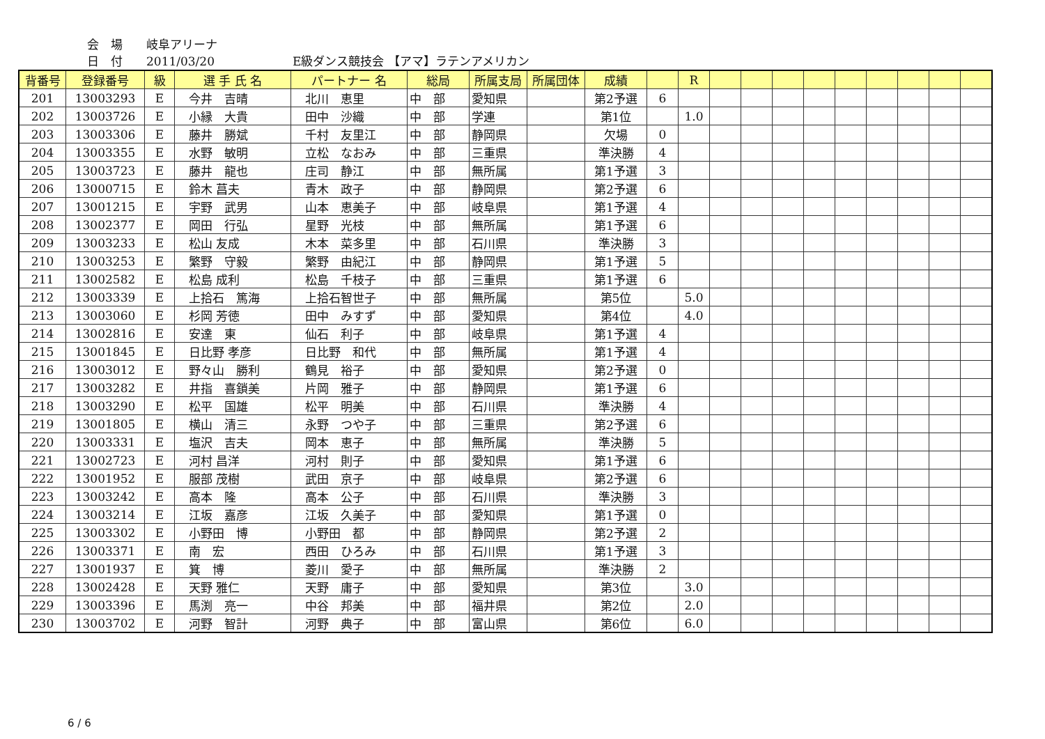会　場 岐阜アリーナ
日　付 2011/03/20 E級ダンス競技会 【アマ】ラテンアメリカン
| 背番号 | 登録番号 | 級 | 選 手 氏 名 | パートナー 名 | 総局 | 所属支局 | 所属団体 | 成績 | | R | | | | | | | | | |
| --- | --- | --- | --- | --- | --- | --- | --- | --- | --- | --- | --- | --- | --- | --- | --- | --- | --- | --- | --- |
| 201 | 13003293 | E | 今井 吉晴 | 北川 恵里 | 中 部 | 愛知県 | | 第2予選 | 6 | | | | | | | | | | |
| 202 | 13003726 | E | 小縁 大貴 | 田中 沙織 | 中 部 | 学連 | | 第1位 | | 1.0 | | | | | | | | | |
| 203 | 13003306 | E | 藤井 勝斌 | 千村 友里江 | 中 部 | 静岡県 | | 欠場 | 0 | | | | | | | | | | |
| 204 | 13003355 | E | 水野 敏明 | 立松 なおみ | 中 部 | 三重県 | | 準決勝 | 4 | | | | | | | | | | |
| 205 | 13003723 | E | 藤井 龍也 | 庄司 静江 | 中 部 | 無所属 | | 第1予選 | 3 | | | | | | | | | | |
| 206 | 13000715 | E | 鈴木 菖夫 | 青木 政子 | 中 部 | 静岡県 | | 第2予選 | 6 | | | | | | | | | | |
| 207 | 13001215 | E | 宇野 武男 | 山本 恵美子 | 中 部 | 岐阜県 | | 第1予選 | 4 | | | | | | | | | | |
| 208 | 13002377 | E | 岡田 行弘 | 星野 光枝 | 中 部 | 無所属 | | 第1予選 | 6 | | | | | | | | | | |
| 209 | 13003233 | E | 松山 友成 | 木本 菜多里 | 中 部 | 石川県 | | 準決勝 | 3 | | | | | | | | | | |
| 210 | 13003253 | E | 繁野 守毅 | 繁野 由紀江 | 中 部 | 静岡県 | | 第1予選 | 5 | | | | | | | | | | |
| 211 | 13002582 | E | 松島 成利 | 松島 千枝子 | 中 部 | 三重県 | | 第1予選 | 6 | | | | | | | | | | |
| 212 | 13003339 | E | 上拾石 篤海 | 上拾石智世子 | 中 部 | 無所属 | | 第5位 | | 5.0 | | | | | | | | | |
| 213 | 13003060 | E | 杉岡 芳徳 | 田中 みすず | 中 部 | 愛知県 | | 第4位 | | 4.0 | | | | | | | | | |
| 214 | 13002816 | E | 安達 東 | 仙石 利子 | 中 部 | 岐阜県 | | 第1予選 | 4 | | | | | | | | | | |
| 215 | 13001845 | E | 日比野 孝彦 | 日比野 和代 | 中 部 | 無所属 | | 第1予選 | 4 | | | | | | | | | | |
| 216 | 13003012 | E | 野々山 勝利 | 鶴見 裕子 | 中 部 | 愛知県 | | 第2予選 | 0 | | | | | | | | | | |
| 217 | 13003282 | E | 井指 喜鎖美 | 片岡 雅子 | 中 部 | 静岡県 | | 第1予選 | 6 | | | | | | | | | | |
| 218 | 13003290 | E | 松平 国雄 | 松平 明美 | 中 部 | 石川県 | | 準決勝 | 4 | | | | | | | | | | |
| 219 | 13001805 | E | 横山 清三 | 永野 つや子 | 中 部 | 三重県 | | 第2予選 | 6 | | | | | | | | | | |
| 220 | 13003331 | E | 塩沢 吉夫 | 岡本 恵子 | 中 部 | 無所属 | | 準決勝 | 5 | | | | | | | | | | |
| 221 | 13002723 | E | 河村 昌洋 | 河村 則子 | 中 部 | 愛知県 | | 第1予選 | 6 | | | | | | | | | | |
| 222 | 13001952 | E | 服部 茂樹 | 武田 京子 | 中 部 | 岐阜県 | | 第2予選 | 6 | | | | | | | | | | |
| 223 | 13003242 | E | 高本 隆 | 高本 公子 | 中 部 | 石川県 | | 準決勝 | 3 | | | | | | | | | | |
| 224 | 13003214 | E | 江坂 嘉彦 | 江坂 久美子 | 中 部 | 愛知県 | | 第1予選 | 0 | | | | | | | | | | |
| 225 | 13003302 | E | 小野田 博 | 小野田 都 | 中 部 | 静岡県 | | 第2予選 | 2 | | | | | | | | | | |
| 226 | 13003371 | E | 南 宏 | 西田 ひろみ | 中 部 | 石川県 | | 第1予選 | 3 | | | | | | | | | | |
| 227 | 13001937 | E | 箕 博 | 菱川 愛子 | 中 部 | 無所属 | | 準決勝 | 2 | | | | | | | | | | |
| 228 | 13002428 | E | 天野 雅仁 | 天野 庸子 | 中 部 | 愛知県 | | 第3位 | | 3.0 | | | | | | | | | |
| 229 | 13003396 | E | 馬渕 亮一 | 中谷 邦美 | 中 部 | 福井県 | | 第2位 | | 2.0 | | | | | | | | | |
| 230 | 13003702 | E | 河野 智計 | 河野 典子 | 中 部 | 富山県 | | 第6位 | | 6.0 | | | | | | | | | |
6 / 6